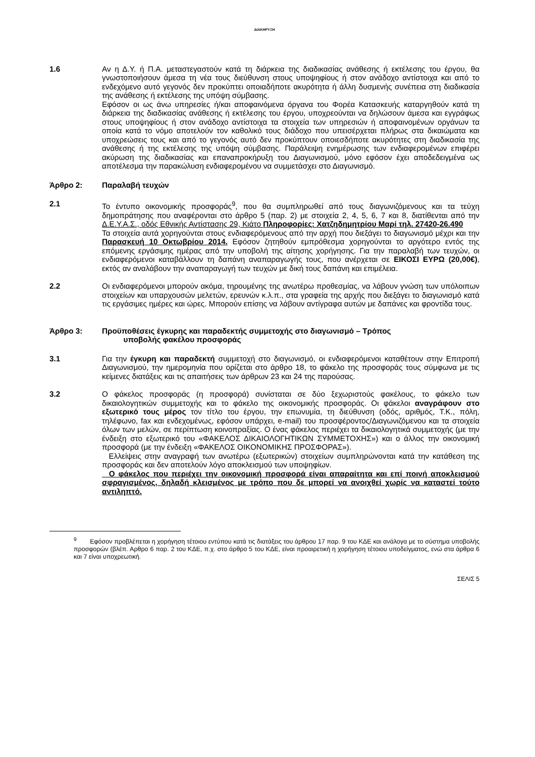ΔΙΑΚΗΡΥΞΗ
1.6 Αν η Δ.Υ. ή Π.Α. μεταστεγαστούν κατά τη διάρκεια της διαδικασίας ανάθεσης ή εκτέλεσης του έργου, θα γνωστοποιήσουν άμεσα τη νέα τους διεύθυνση στους υποψηφίους ή στον ανάδοχο αντίστοιχα και από το ενδεχόμενο αυτό γεγονός δεν προκύπτει οποιαδήποτε ακυρότητα ή άλλη δυσμενής συνέπεια στη διαδικασία της ανάθεσης ή εκτέλεσης της υπόψη σύμβασης.
Εφόσον οι ως άνω υπηρεσίες ή/και αποφαινόμενα όργανα του Φορέα Κατασκευής καταργηθούν κατά τη διάρκεια της διαδικασίας ανάθεσης ή εκτέλεσης του έργου, υποχρεούνται να δηλώσουν άμεσα και εγγράφως στους υποψηφίους ή στον ανάδοχο αντίστοιχα τα στοιχεία των υπηρεσιών ή αποφαινομένων οργάνων τα οποία κατά το νόμο αποτελούν τον καθολικό τους διάδοχο που υπεισέρχεται πλήρως στα δικαιώματα και υποχρεώσεις τους και από το γεγονός αυτό δεν προκύπτουν οποιεσδήποτε ακυρότητες στη διαδικασία της ανάθεσης ή της εκτέλεσης της υπόψη σύμβασης. Παράλειψη ενημέρωσης των ενδιαφερομένων επιφέρει ακύρωση της διαδικασίας και επαναπροκήρυξη του Διαγωνισμού, μόνο εφόσον έχει αποδεδειγμένα ως αποτέλεσμα την παρακώλυση ενδιαφερομένου να συμμετάσχει στο Διαγωνισμό.
Άρθρο 2: Παραλαβή τευχών
2.1 Το έντυπο οικονομικής προσφοράς<sup>9</sup>, που θα συμπληρωθεί από τους διαγωνιζόμενους και τα τεύχη δημοπράτησης που αναφέρονται στο άρθρο 5 (παρ. 2) με στοιχεία 2, 4, 5, 6, 7 και 8, διατίθενται από την Δ.Ε.Υ.Α.Σ., οδός Εθνικής Αντίστασης 29, Κιάτο Πληροφορίες: Χατζηδημητρίου Μαρί τηλ. 27420-26.490
Τα στοιχεία αυτά χορηγούνται στους ενδιαφερόμενους από την αρχή που διεξάγει το διαγωνισμό μέχρι και την Παρασκευή 10 Οκτωβρίου 2014. Εφόσον ζητηθούν εμπρόθεσμα χορηγούνται το αργότερο εντός της επόμενης εργάσιμης ημέρας από την υποβολή της αίτησης χορήγησης. Για την παραλαβή των τευχών, οι ενδιαφερόμενοι καταβάλλουν τη δαπάνη αναπαραγωγής τους, που ανέρχεται σε ΕΙΚΟΣΙ ΕΥΡΩ (20,00€), εκτός αν αναλάβουν την αναπαραγωγή των τευχών με δική τους δαπάνη και επιμέλεια.
2.2 Οι ενδιαφερόμενοι μπορούν ακόμα, τηρουμένης της ανωτέρω προθεσμίας, να λάβουν γνώση των υπόλοιπων στοιχείων και υπαρχουσών μελετών, ερευνών κ.λ.π., στα γραφεία της αρχής που διεξάγει το διαγωνισμό κατά τις εργάσιμες ημέρες και ώρες. Μπορούν επίσης να λάβουν αντίγραφα αυτών με δαπάνες και φροντίδα τους.
Άρθρο 3: Προϋποθέσεις έγκυρης και παραδεκτής συμμετοχής στο διαγωνισμό – Τρόπος
υποβολής φακέλου προσφοράς
3.1 Για την έγκυρη και παραδεκτή συμμετοχή στο διαγωνισμό, οι ενδιαφερόμενοι καταθέτουν στην Επιτροπή Διαγωνισμού, την ημερομηνία που ορίζεται στο άρθρο 18, το φάκελο της προσφοράς τους σύμφωνα με τις κείμενες διατάξεις και τις απαιτήσεις των άρθρων 23 και 24 της παρούσας.
3.2 Ο φάκελος προσφοράς (η προσφορά) συνίσταται σε δύο ξεχωριστούς φακέλους, το φάκελο των δικαιολογητικών συμμετοχής και το φάκελο της οικονομικής προσφοράς. Οι φάκελοι αναγράφουν στο εξωτερικό τους μέρος τον τίτλο του έργου, την επωνυμία, τη διεύθυνση (οδός, αριθμός, Τ.Κ., πόλη, τηλέφωνο, fax και ενδεχομένως, εφόσον υπάρχει, e-mail) του προσφέροντος/Διαγωνιζόμενου και τα στοιχεία όλων των μελών, σε περίπτωση κοινοπραξίας. Ο ένας φάκελος περιέχει τα δικαιολογητικά συμμετοχής (με την ένδειξη στο εξωτερικό του «ΦΑΚΕΛΟΣ ΔΙΚΑΙΟΛΟΓΗΤΙΚΩΝ ΣΥΜΜΕΤΟΧΗΣ») και ο άλλος την οικονομική προσφορά (με την ένδειξη «ΦΑΚΕΛΟΣ ΟΙΚΟΝΟΜΙΚΗΣ ΠΡΟΣΦΟΡΑΣ»).
Ελλείψεις στην αναγραφή των ανωτέρω (εξωτερικών) στοιχείων συμπληρώνονται κατά την κατάθεση της προσφοράς και δεν αποτελούν λόγο αποκλεισμού των υποψηφίων.
Ο φάκελος που περιέχει την οικονομική προσφορά είναι απαραίτητα και επί ποινή αποκλεισμού σφραγισμένος, δηλαδή κλεισμένος με τρόπο που δε μπορεί να ανοιχθεί χωρίς να καταστεί τούτο αντιληπτό.
<sup>9</sup> Εφόσον προβλέπεται η χορήγηση τέτοιου εντύπου κατά τις διατάξεις του άρθρου 17 παρ. 9 του ΚΔΕ και ανάλογα με το σύστημα υποβολής προσφορών (βλέπ. Αρθρο 6 παρ. 2 του ΚΔΕ, π.χ. στο άρθρο 5 του ΚΔΕ, είναι προαιρετική η χορήγηση τέτοιου υποδείγματος, ενώ στα άρθρα 6 και 7 είναι υποχρεωτική.
ΣΕΛΙΣ 5